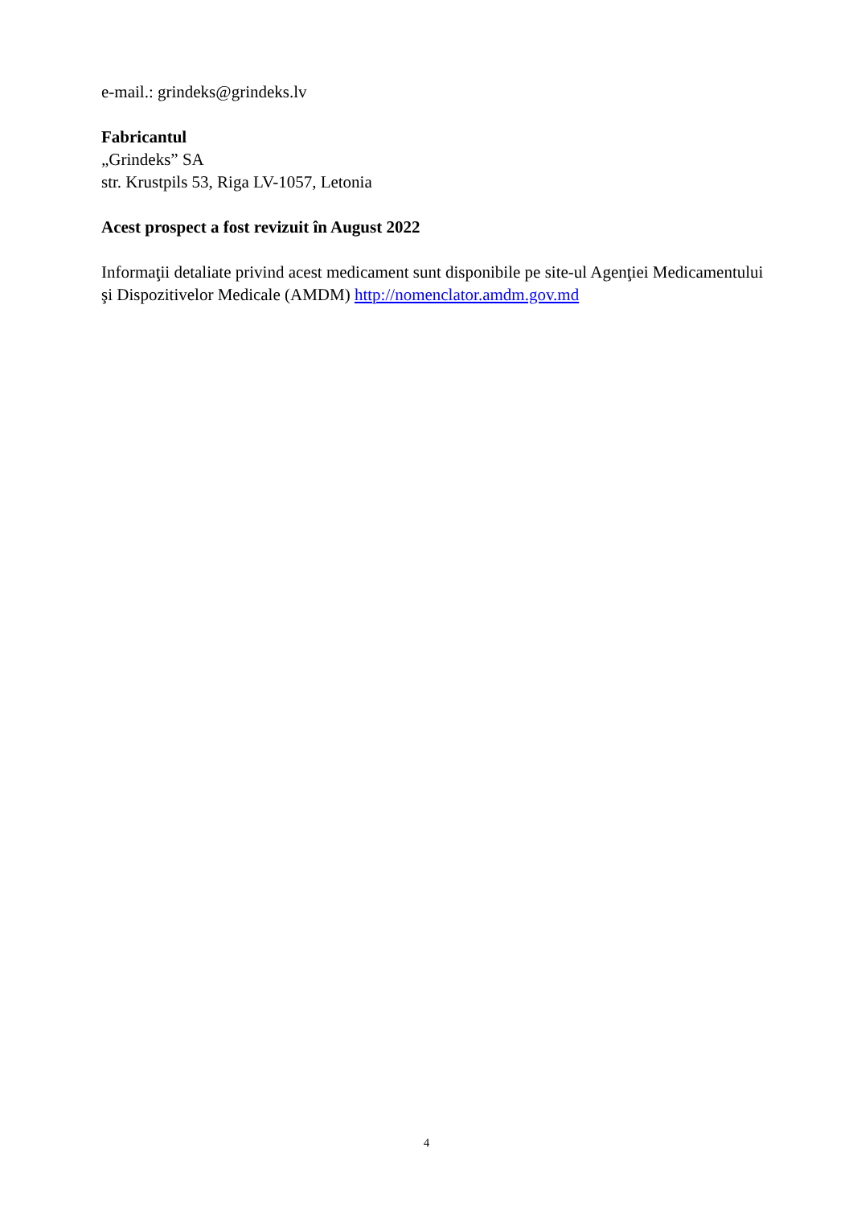e-mail.: grindeks@grindeks.lv
Fabricantul
„Grindeks” SA
str. Krustpils 53, Riga LV-1057, Letonia
Acest prospect a fost revizuit în August 2022
Informaţii detaliate privind acest medicament sunt disponibile pe site-ul Agenţiei Medicamentului şi Dispozitivelor Medicale (AMDM) http://nomenclator.amdm.gov.md
4